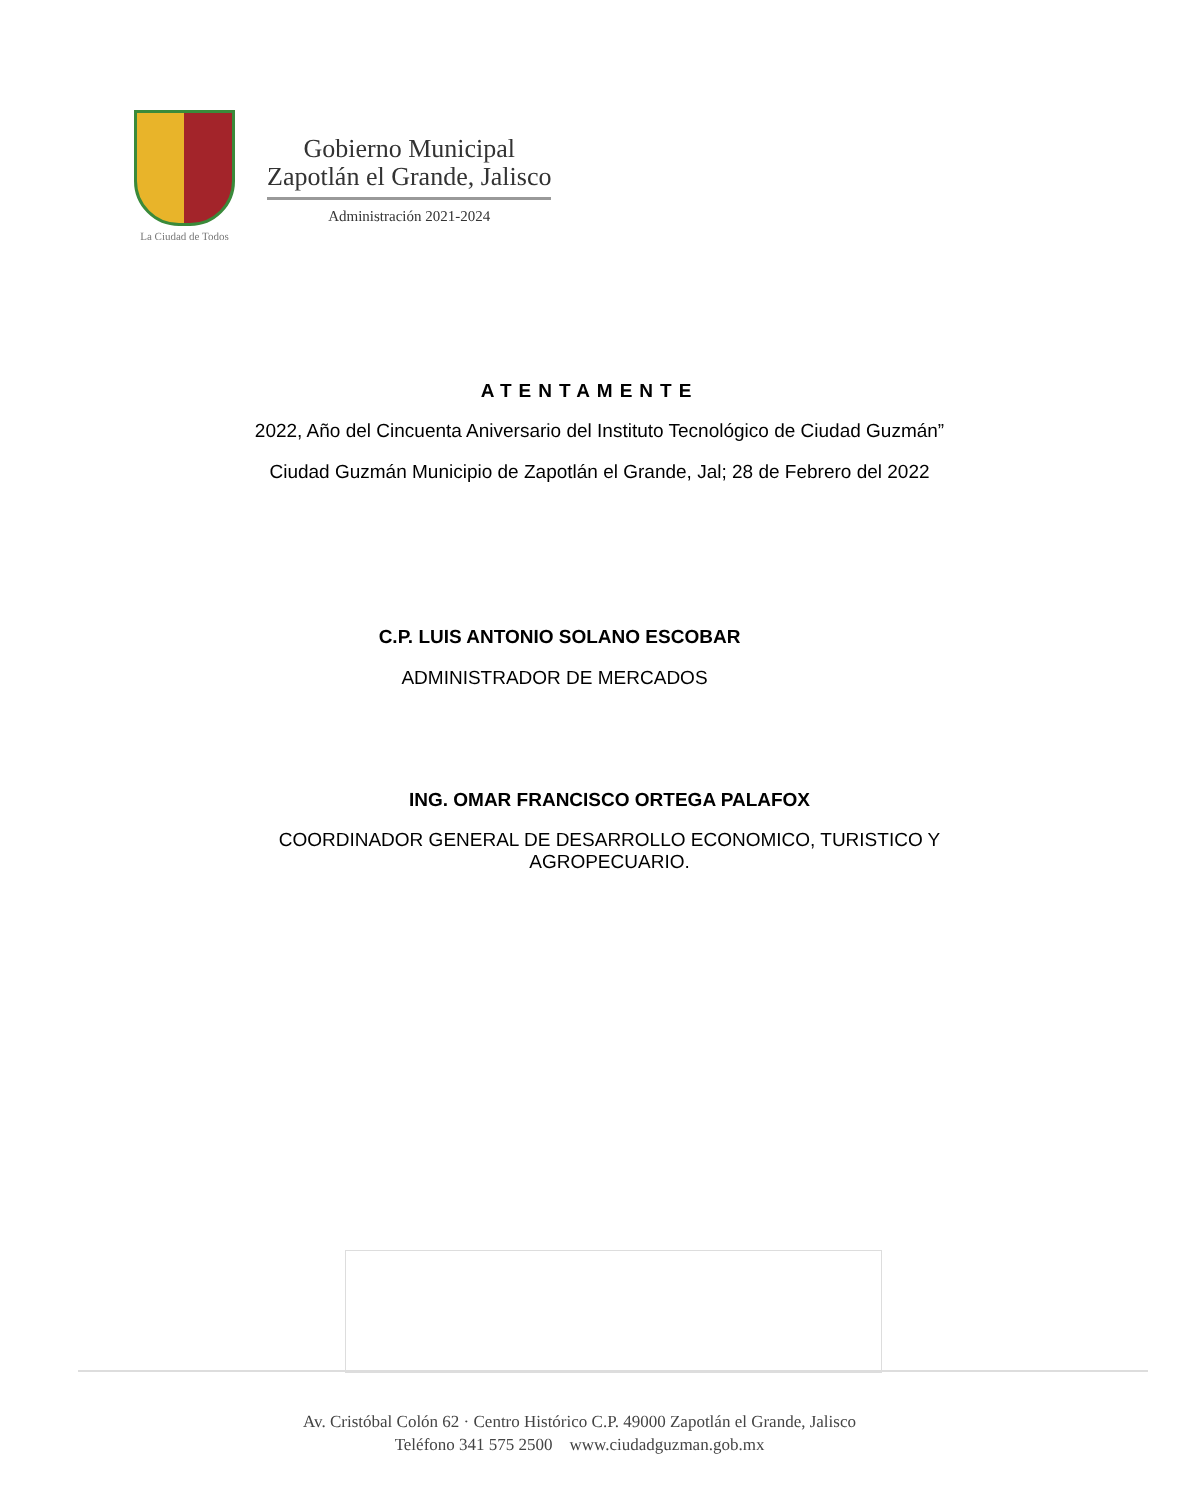La Ciudad de Todos
Gobierno Municipal
Zapotlán el Grande, Jalisco
Administración 2021-2024
ATENTAMENTE
2022, Año del Cincuenta Aniversario del Instituto Tecnológico de Ciudad Guzmán”
Ciudad Guzmán Municipio de Zapotlán el Grande, Jal; 28 de Febrero del 2022
C.P. LUIS ANTONIO SOLANO ESCOBAR
ADMINISTRADOR DE MERCADOS
ING. OMAR FRANCISCO ORTEGA PALAFOX
COORDINADOR GENERAL DE DESARROLLO ECONOMICO, TURISTICO Y
AGROPECUARIO.
Av. Cristóbal Colón 62 · Centro Histórico C.P. 49000 Zapotlán el Grande, Jalisco
Teléfono 341 575 2500 www.ciudadguzman.gob.mx